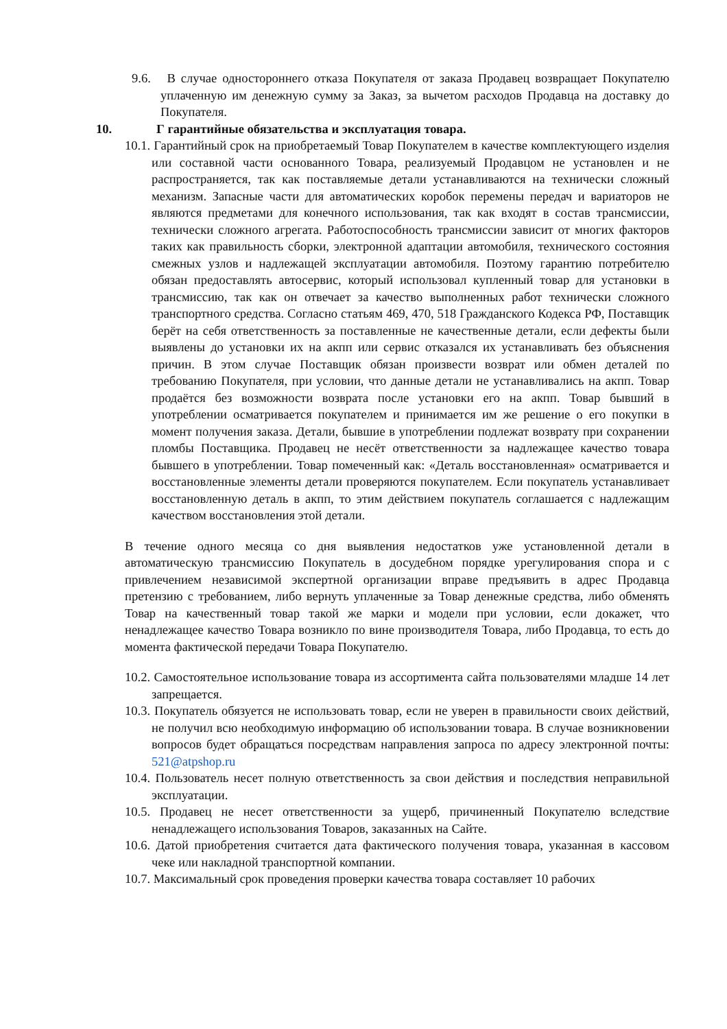9.6. В случае одностороннего отказа Покупателя от заказа Продавец возвращает Покупателю уплаченную им денежную сумму за Заказ, за вычетом расходов Продавца на доставку до Покупателя.
10. Г гарантийные обязательства и эксплуатация товара.
10.1. Гарантийный срок на приобретаемый Товар Покупателем в качестве комплектующего изделия или составной части основанного Товара, реализуемый Продавцом не установлен и не распространяется, так как поставляемые детали устанавливаются на технически сложный механизм. Запасные части для автоматических коробок перемены передач и вариаторов не являются предметами для конечного использования, так как входят в состав трансмиссии, технически сложного агрегата. Работоспособность трансмиссии зависит от многих факторов таких как правильность сборки, электронной адаптации автомобиля, технического состояния смежных узлов и надлежащей эксплуатации автомобиля. Поэтому гарантию потребителю обязан предоставлять автосервис, который использовал купленный товар для установки в трансмиссию, так как он отвечает за качество выполненных работ технически сложного транспортного средства. Согласно статьям 469, 470, 518 Гражданского Кодекса РФ, Поставщик берёт на себя ответственность за поставленные не качественные детали, если дефекты были выявлены до установки их на акпп или сервис отказался их устанавливать без объяснения причин. В этом случае Поставщик обязан произвести возврат или обмен деталей по требованию Покупателя, при условии, что данные детали не устанавливались на акпп. Товар продаётся без возможности возврата после установки его на акпп. Товар бывший в употреблении осматривается покупателем и принимается им же решение о его покупки в момент получения заказа. Детали, бывшие в употреблении подлежат возврату при сохранении пломбы Поставщика. Продавец не несёт ответственности за надлежащее качество товара бывшего в употреблении. Товар помеченный как: «Деталь восстановленная» осматривается и восстановленные элементы детали проверяются покупателем. Если покупатель устанавливает восстановленную деталь в акпп, то этим действием покупатель соглашается с надлежащим качеством восстановления этой детали.
В течение одного месяца со дня выявления недостатков уже установленной детали в автоматическую трансмиссию Покупатель в досудебном порядке урегулирования спора и с привлечением независимой экспертной организации вправе предъявить в адрес Продавца претензию с требованием, либо вернуть уплаченные за Товар денежные средства, либо обменять Товар на качественный товар такой же марки и модели при условии, если докажет, что ненадлежащее качество Товара возникло по вине производителя Товара, либо Продавца, то есть до момента фактической передачи Товара Покупателю.
10.2. Самостоятельное использование товара из ассортимента сайта пользователями младше 14 лет запрещается.
10.3. Покупатель обязуется не использовать товар, если не уверен в правильности своих действий, не получил всю необходимую информацию об использовании товара. В случае возникновении вопросов будет обращаться посредствам направления запроса по адресу электронной почты: 521@atpshop.ru
10.4. Пользователь несет полную ответственность за свои действия и последствия неправильной эксплуатации.
10.5. Продавец не несет ответственности за ущерб, причиненный Покупателю вследствие ненадлежащего использования Товаров, заказанных на Сайте.
10.6. Датой приобретения считается дата фактического получения товара, указанная в кассовом чеке или накладной транспортной компании.
10.7. Максимальный срок проведения проверки качества товара составляет 10 рабочих